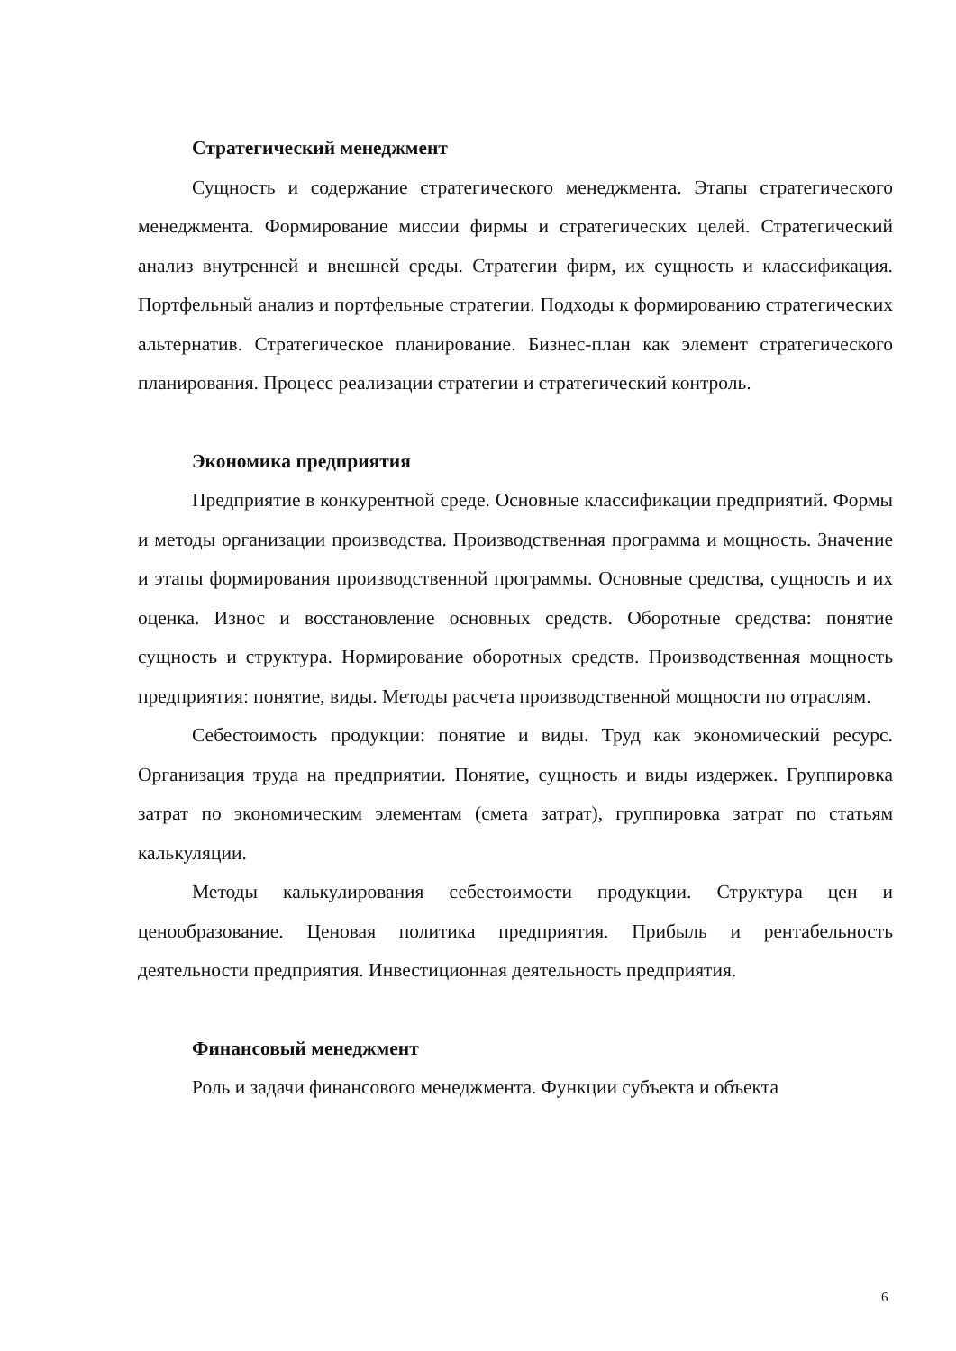Стратегический менеджмент
Сущность и содержание стратегического менеджмента. Этапы стратегического менеджмента. Формирование миссии фирмы и стратегических целей. Стратегический анализ внутренней и внешней среды. Стратегии фирм, их сущность и классификация. Портфельный анализ и портфельные стратегии. Подходы к формированию стратегических альтернатив. Стратегическое планирование. Бизнес-план как элемент стратегического планирования. Процесс реализации стратегии и стратегический контроль.
Экономика предприятия
Предприятие в конкурентной среде. Основные классификации предприятий. Формы и методы организации производства. Производственная программа и мощность. Значение и этапы формирования производственной программы. Основные средства, сущность и их оценка. Износ и восстановление основных средств. Оборотные средства: понятие сущность и структура. Нормирование оборотных средств. Производственная мощность предприятия: понятие, виды. Методы расчета производственной мощности по отраслям.
Себестоимость продукции: понятие и виды. Труд как экономический ресурс. Организация труда на предприятии. Понятие, сущность и виды издержек. Группировка затрат по экономическим элементам (смета затрат), группировка затрат по статьям калькуляции.
Методы калькулирования себестоимости продукции. Структура цен и ценообразование. Ценовая политика предприятия. Прибыль и рентабельность деятельности предприятия. Инвестиционная деятельность предприятия.
Финансовый менеджмент
Роль и задачи финансового менеджмента. Функции субъекта и объекта
6